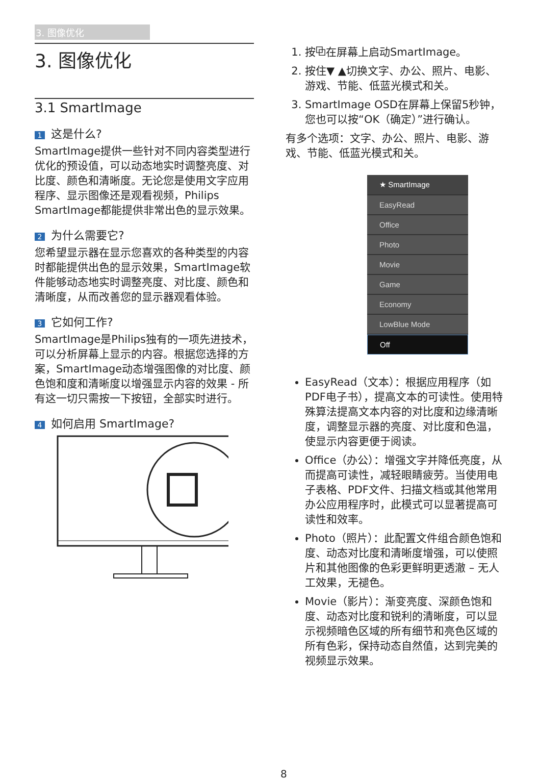3. 图像优化
3. 图像优化
3.1 SmartImage
1 这是什么?
SmartImage提供一些针对不同内容类型进行优化的预设值，可以动态地实时调整亮度、对比度、颜色和清晰度。无论您是使用文字应用程序、显示图像还是观看视频，Philips SmartImage都能提供非常出色的显示效果。
2 为什么需要它?
您希望显示器在显示您喜欢的各种类型的内容时都能提供出色的显示效果，SmartImage软件能够动态地实时调整亮度、对比度、颜色和清晰度，从而改善您的显示器观看体验。
3 它如何工作?
SmartImage是Philips独有的一项先进技术，可以分析屏幕上显示的内容。根据您选择的方案，SmartImage动态增强图像的对比度、颜色饱和度和清晰度以增强显示内容的效果 - 所有这一切只需按一下按钮，全部实时进行。
4 如何启用 SmartImage?
1. 按⧉在屏幕上启动SmartImage。
2. 按住▼ ▲切换文字、办公、照片、电影、游戏、节能、低蓝光模式和关。
3. SmartImage OSD在屏幕上保留5秒钟，您也可以按“OK（确定）”进行确认。
有多个选项：文字、办公、照片、电影、游戏、节能、低蓝光模式和关。
★ SmartImage
EasyRead
Office
Photo
Movie
Game
Economy
LowBlue Mode
Off
EasyRead（文本）：根据应用程序（如PDF电子书），提高文本的可读性。使用特殊算法提高文本内容的对比度和边缘清晰度，调整显示器的亮度、对比度和色温，使显示内容更便于阅读。
Office（办公）：增强文字并降低亮度，从而提高可读性，减轻眼睛疲劳。当使用电子表格、PDF文件、扫描文档或其他常用办公应用程序时，此模式可以显著提高可读性和效率。
Photo（照片）：此配置文件组合颜色饱和度、动态对比度和清晰度增强，可以使照片和其他图像的色彩更鲜明更透澈 – 无人工效果，无褪色。
Movie（影片）：渐变亮度、深颜色饱和度、动态对比度和锐利的清晰度，可以显示视频暗色区域的所有细节和亮色区域的所有色彩，保持动态自然值，达到完美的视频显示效果。
8